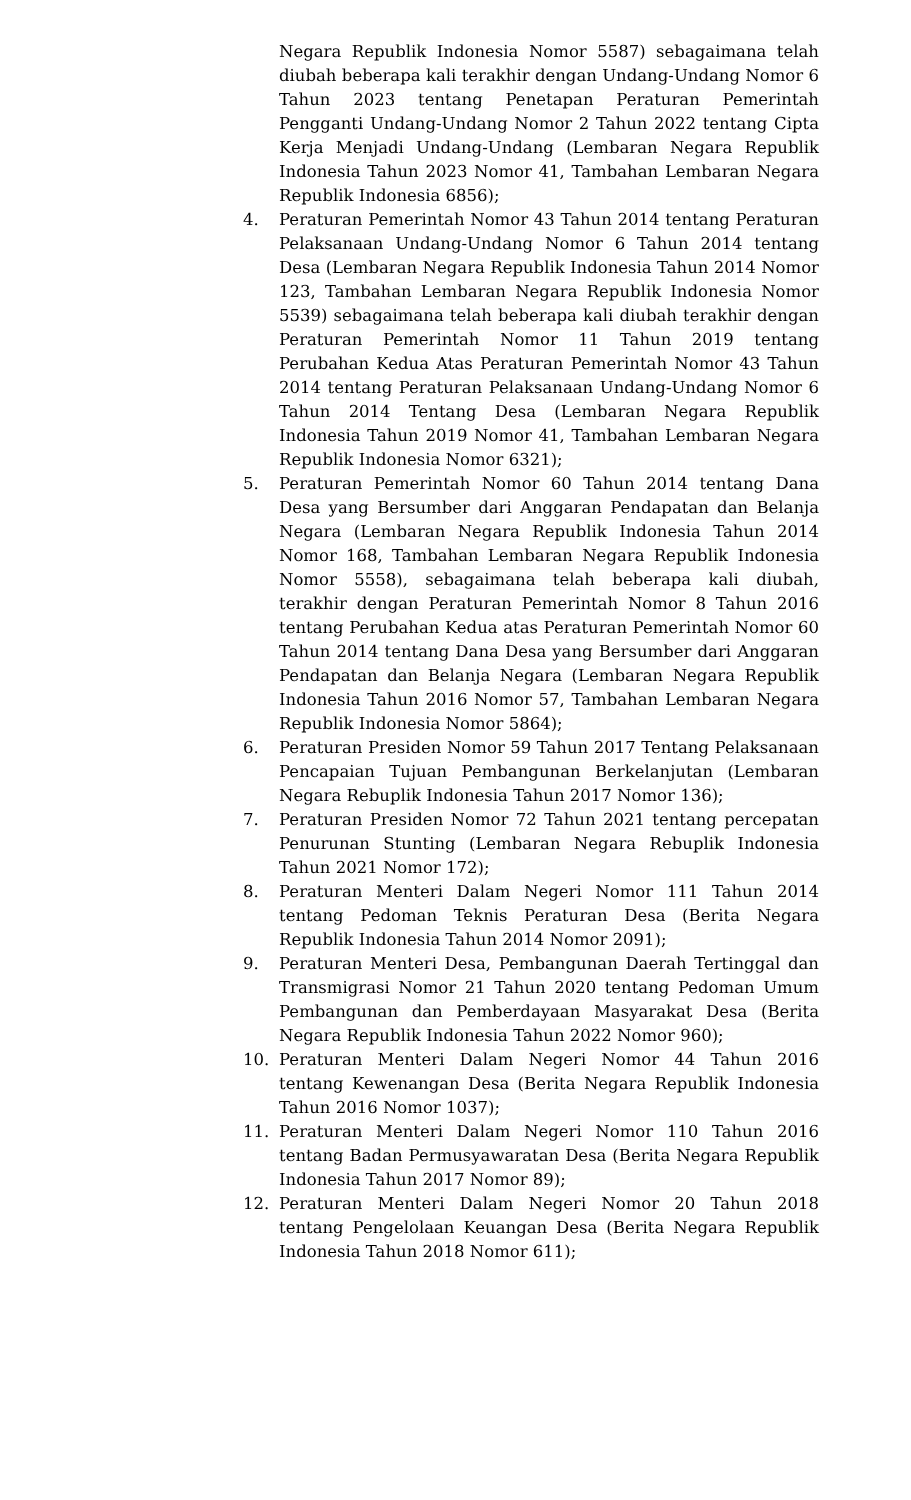Negara Republik Indonesia Nomor 5587) sebagaimana telah diubah beberapa kali terakhir dengan Undang-Undang Nomor 6 Tahun 2023 tentang Penetapan Peraturan Pemerintah Pengganti Undang-Undang Nomor 2 Tahun 2022 tentang Cipta Kerja Menjadi Undang-Undang (Lembaran Negara Republik Indonesia Tahun 2023 Nomor 41, Tambahan Lembaran Negara Republik Indonesia 6856);
4. Peraturan Pemerintah Nomor 43 Tahun 2014 tentang Peraturan Pelaksanaan Undang-Undang Nomor 6 Tahun 2014 tentang Desa (Lembaran Negara Republik Indonesia Tahun 2014 Nomor 123, Tambahan Lembaran Negara Republik Indonesia Nomor 5539) sebagaimana telah beberapa kali diubah terakhir dengan Peraturan Pemerintah Nomor 11 Tahun 2019 tentang Perubahan Kedua Atas Peraturan Pemerintah Nomor 43 Tahun 2014 tentang Peraturan Pelaksanaan Undang-Undang Nomor 6 Tahun 2014 Tentang Desa (Lembaran Negara Republik Indonesia Tahun 2019 Nomor 41, Tambahan Lembaran Negara Republik Indonesia Nomor 6321);
5. Peraturan Pemerintah Nomor 60 Tahun 2014 tentang Dana Desa yang Bersumber dari Anggaran Pendapatan dan Belanja Negara (Lembaran Negara Republik Indonesia Tahun 2014 Nomor 168, Tambahan Lembaran Negara Republik Indonesia Nomor 5558), sebagaimana telah beberapa kali diubah, terakhir dengan Peraturan Pemerintah Nomor 8 Tahun 2016 tentang Perubahan Kedua atas Peraturan Pemerintah Nomor 60 Tahun 2014 tentang Dana Desa yang Bersumber dari Anggaran Pendapatan dan Belanja Negara (Lembaran Negara Republik Indonesia Tahun 2016 Nomor 57, Tambahan Lembaran Negara Republik Indonesia Nomor 5864);
6. Peraturan Presiden Nomor 59 Tahun 2017 Tentang Pelaksanaan Pencapaian Tujuan Pembangunan Berkelanjutan (Lembaran Negara Rebuplik Indonesia Tahun 2017 Nomor 136);
7. Peraturan Presiden Nomor 72 Tahun 2021 tentang percepatan Penurunan Stunting (Lembaran Negara Rebuplik Indonesia Tahun 2021 Nomor 172);
8. Peraturan Menteri Dalam Negeri Nomor 111 Tahun 2014 tentang Pedoman Teknis Peraturan Desa (Berita Negara Republik Indonesia Tahun 2014 Nomor 2091);
9. Peraturan Menteri Desa, Pembangunan Daerah Tertinggal dan Transmigrasi Nomor 21 Tahun 2020 tentang Pedoman Umum Pembangunan dan Pemberdayaan Masyarakat Desa (Berita Negara Republik Indonesia Tahun 2022 Nomor 960);
10. Peraturan Menteri Dalam Negeri Nomor 44 Tahun 2016 tentang Kewenangan Desa (Berita Negara Republik Indonesia Tahun 2016 Nomor 1037);
11. Peraturan Menteri Dalam Negeri Nomor 110 Tahun 2016 tentang Badan Permusyawaratan Desa (Berita Negara Republik Indonesia Tahun 2017 Nomor 89);
12. Peraturan Menteri Dalam Negeri Nomor 20 Tahun 2018 tentang Pengelolaan Keuangan Desa (Berita Negara Republik Indonesia Tahun 2018 Nomor 611);